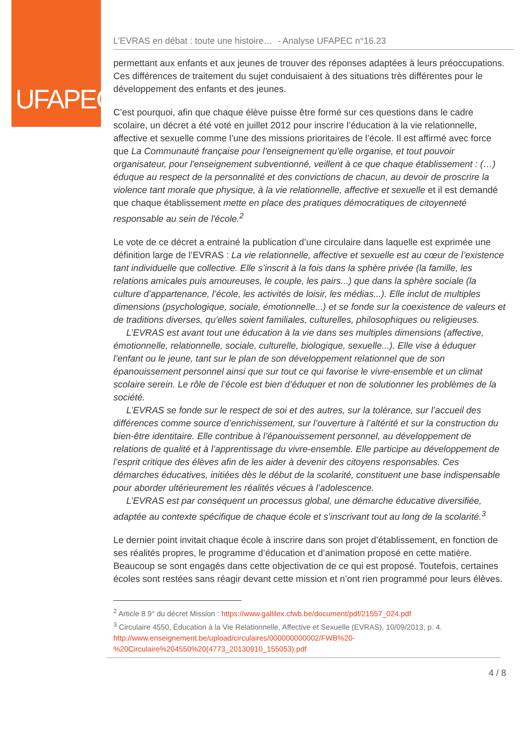UFAPEC
L’EVRAS en débat : toute une histoire… - Analyse UFAPEC n°16.23
permettant aux enfants et aux jeunes de trouver des réponses adaptées à leurs préoccupations. Ces différences de traitement du sujet conduisaient à des situations très différentes pour le développement des enfants et des jeunes.
C’est pourquoi, afin que chaque élève puisse être formé sur ces questions dans le cadre scolaire, un décret a été voté en juillet 2012 pour inscrire l’éducation à la vie relationnelle, affective et sexuelle comme l’une des missions prioritaires de l’école. Il est affirmé avec force que La Communauté française pour l'enseignement qu'elle organise, et tout pouvoir organisateur, pour l'enseignement subventionné, veillent à ce que chaque établissement : (…) éduque au respect de la personnalité et des convictions de chacun, au devoir de proscrire la violence tant morale que physique, à la vie relationnelle, affective et sexuelle et il est demandé que chaque établissement mette en place des pratiques démocratiques de citoyenneté responsable au sein de l'école.<sup>2</sup>
Le vote de ce décret a entrainé la publication d’une circulaire dans laquelle est exprimée une définition large de l’EVRAS : La vie relationnelle, affective et sexuelle est au cœur de l’existence tant individuelle que collective. Elle s’inscrit à la fois dans la sphère privée (la famille, les relations amicales puis amoureuses, le couple, les pairs...) que dans la sphère sociale (la culture d’appartenance, l’école, les activités de loisir, les médias...). Elle inclut de multiples dimensions (psychologique, sociale, émotionnelle...) et se fonde sur la coexistence de valeurs et de traditions diverses, qu’elles soient familiales, culturelles, philosophiques ou religieuses.
L’EVRAS est avant tout une éducation à la vie dans ses multiples dimensions (affective, émotionnelle, relationnelle, sociale, culturelle, biologique, sexuelle...). Elle vise à éduquer l’enfant ou le jeune, tant sur le plan de son développement relationnel que de son épanouissement personnel ainsi que sur tout ce qui favorise le vivre-ensemble et un climat scolaire serein. Le rôle de l’école est bien d’éduquer et non de solutionner les problèmes de la société.
L’EVRAS se fonde sur le respect de soi et des autres, sur la tolérance, sur l’accueil des différences comme source d’enrichissement, sur l’ouverture à l’altérité et sur la construction du bien-être identitaire. Elle contribue à l’épanouissement personnel, au développement de relations de qualité et à l’apprentissage du vivre-ensemble. Elle participe au développement de l’esprit critique des élèves afin de les aider à devenir des citoyens responsables. Ces démarches éducatives, initiées dès le début de la scolarité, constituent une base indispensable pour aborder ultérieurement les réalités vécues à l’adolescence.
L’EVRAS est par conséquent un processus global, une démarche éducative diversifiée, adaptée au contexte spécifique de chaque école et s’inscrivant tout au long de la scolarité.<sup>3</sup>
Le dernier point invitait chaque école à inscrire dans son projet d’établissement, en fonction de ses réalités propres, le programme d’éducation et d’animation proposé en cette matière. Beaucoup se sont engagés dans cette objectivation de ce qui est proposé. Toutefois, certaines écoles sont restées sans réagir devant cette mission et n’ont rien programmé pour leurs élèves.
<sup>2</sup> Article 8 9° du décret Mission : https://www.gallilex.cfwb.be/document/pdf/21557_024.pdf
<sup>3</sup> Circulaire 4550, Éducation à la Vie Relationnelle, Affective et Sexuelle (EVRAS), 10/09/2013, p. 4.
http://www.enseignement.be/upload/circulaires/000000000002/FWB%20-%20Circulaire%204550%20(4773_20130910_155053).pdf
4 / 8